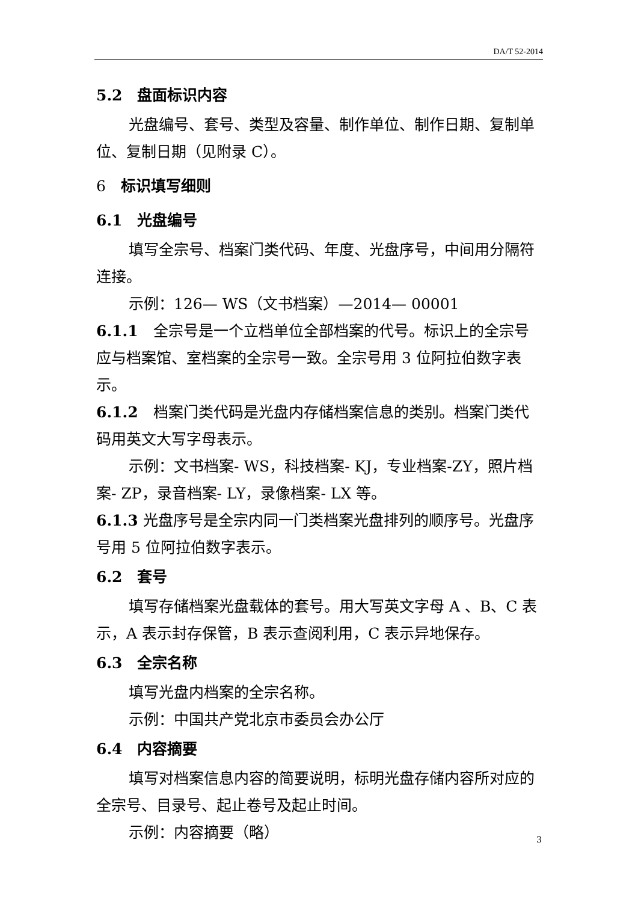DA/T 52-2014
5.2　盘面标识内容
光盘编号、套号、类型及容量、制作单位、制作日期、复制单位、复制日期（见附录 C）。
6　标识填写细则
6.1　光盘编号
填写全宗号、档案门类代码、年度、光盘序号，中间用分隔符连接。
示例：126— WS（文书档案）—2014— 00001
6.1.1　全宗号是一个立档单位全部档案的代号。标识上的全宗号应与档案馆、室档案的全宗号一致。全宗号用 3 位阿拉伯数字表示。
6.1.2　档案门类代码是光盘内存储档案信息的类别。档案门类代码用英文大写字母表示。
示例：文书档案- WS，科技档案- KJ，专业档案-ZY，照片档案- ZP，录音档案- LY，录像档案- LX 等。
6.1.3 光盘序号是全宗内同一门类档案光盘排列的顺序号。光盘序号用 5 位阿拉伯数字表示。
6.2　套号
填写存储档案光盘载体的套号。用大写英文字母 A 、B、C 表示，A 表示封存保管，B 表示查阅利用，C 表示异地保存。
6.3　全宗名称
填写光盘内档案的全宗名称。
示例：中国共产党北京市委员会办公厅
6.4　内容摘要
填写对档案信息内容的简要说明，标明光盘存储内容所对应的全宗号、目录号、起止卷号及起止时间。
示例：内容摘要（略）
3